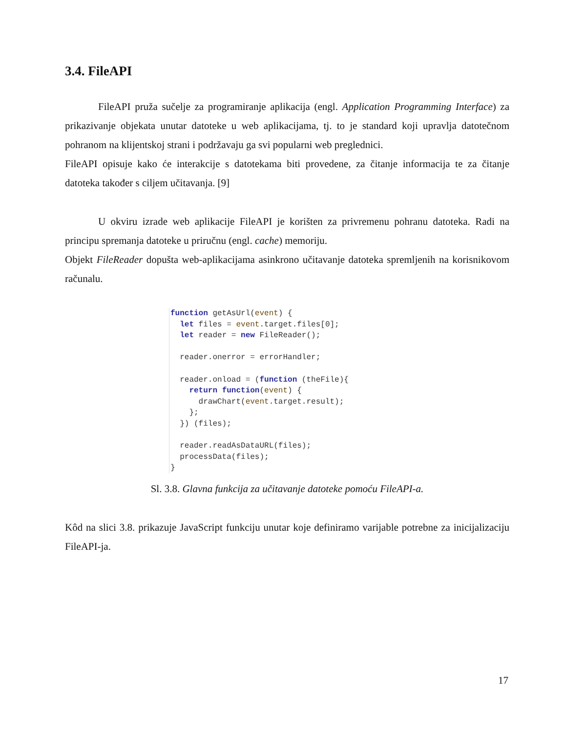3.4. FileAPI
FileAPI pruža sučelje za programiranje aplikacija (engl. Application Programming Interface) za prikazivanje objekata unutar datoteke u web aplikacijama, tj. to je standard koji upravlja datotečnom pohranom na klijentskoj strani i podržavaju ga svi popularni web preglednici.
FileAPI opisuje kako će interakcije s datotekama biti provedene, za čitanje informacija te za čitanje datoteka također s ciljem učitavanja. [9]
U okviru izrade web aplikacije FileAPI je korišten za privremenu pohranu datoteka. Radi na principu spremanja datoteke u priručnu (engl. cache) memoriju.
Objekt FileReader dopušta web-aplikacijama asinkrono učitavanje datoteka spremljenih na korisnikovom računalu.
function getAsUrl(event) {
  let files = event.target.files[0];
  let reader = new FileReader();

  reader.onerror = errorHandler;

  reader.onload = (function (theFile){
    return function(event) {
      drawChart(event.target.result);
    };
  }) (files);

  reader.readAsDataURL(files);
  processData(files);
}
Sl. 3.8. Glavna funkcija za učitavanje datoteke pomoću FileAPI-a.
Kôd na slici 3.8. prikazuje JavaScript funkciju unutar koje definiramo varijable potrebne za inicijalizaciju FileAPI-ja.
17